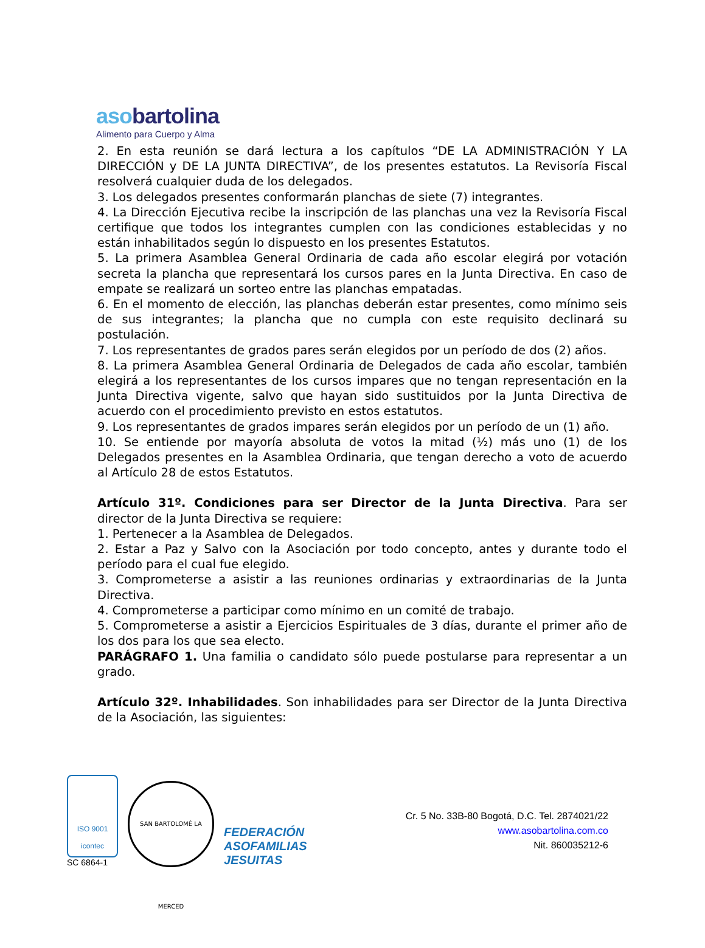asobartolina
Alimento para Cuerpo y Alma
2. En esta reunión se dará lectura a los capítulos “DE LA ADMINISTRACIÓN Y LA DIRECCIÓN y DE LA JUNTA DIRECTIVA”, de los presentes estatutos. La Revisoría Fiscal resolverá cualquier duda de los delegados.
3. Los delegados presentes conformarán planchas de siete (7) integrantes.
4. La Dirección Ejecutiva recibe la inscripción de las planchas una vez la Revisoría Fiscal certifique que todos los integrantes cumplen con las condiciones establecidas y no están inhabilitados según lo dispuesto en los presentes Estatutos.
5. La primera Asamblea General Ordinaria de cada año escolar elegirá por votación secreta la plancha que representará los cursos pares en la Junta Directiva. En caso de empate se realizará un sorteo entre las planchas empatadas.
6. En el momento de elección, las planchas deberán estar presentes, como mínimo seis de sus integrantes; la plancha que no cumpla con este requisito declinará su postulación.
7. Los representantes de grados pares serán elegidos por un período de dos (2) años.
8. La primera Asamblea General Ordinaria de Delegados de cada año escolar, también elegirá a los representantes de los cursos impares que no tengan representación en la Junta Directiva vigente, salvo que hayan sido sustituidos por la Junta Directiva de acuerdo con el procedimiento previsto en estos estatutos.
9. Los representantes de grados impares serán elegidos por un período de un (1) año.
10. Se entiende por mayoría absoluta de votos la mitad (½) más uno (1) de los Delegados presentes en la Asamblea Ordinaria, que tengan derecho a voto de acuerdo al Artículo 28 de estos Estatutos.
Artículo 31º. Condiciones para ser Director de la Junta Directiva. Para ser director de la Junta Directiva se requiere:
1. Pertenecer a la Asamblea de Delegados.
2. Estar a Paz y Salvo con la Asociación por todo concepto, antes y durante todo el período para el cual fue elegido.
3. Comprometerse a asistir a las reuniones ordinarias y extraordinarias de la Junta Directiva.
4. Comprometerse a participar como mínimo en un comité de trabajo.
5. Comprometerse a asistir a Ejercicios Espirituales de 3 días, durante el primer año de los dos para los que sea electo.
PARÁGRAFO 1. Una familia o candidato sólo puede postularse para representar a un grado.
Artículo 32º. Inhabilidades. Son inhabilidades para ser Director de la Junta Directiva de la Asociación, las siguientes:
ISO 9001
icontec
SC 6864-1
SAN BARTOLOMÉ LA MERCED
FEDERACIÓN
ASOFAMILIAS
JESUITAS
Cr. 5 No. 33B-80 Bogotá, D.C. Tel. 2874021/22
www.asobartolina.com.co
Nit. 860035212-6